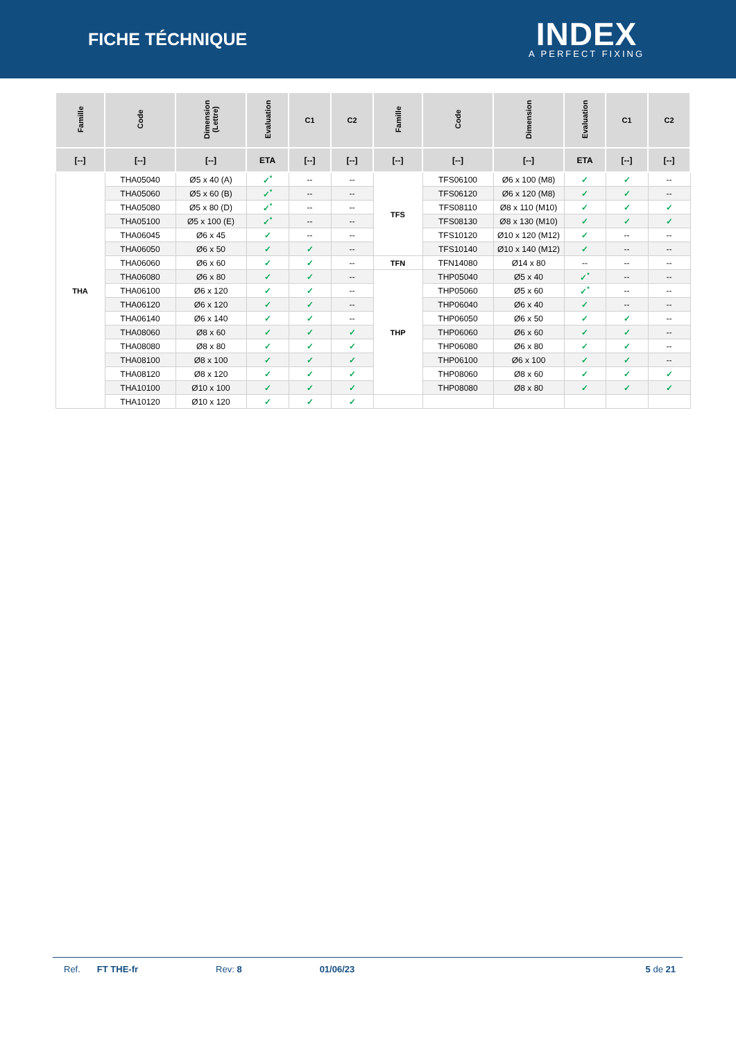FICHE TÉCHNIQUE
INDEX
A PERFECT FIXING
| Famille | Code | Dimension (Lettre) | Evaluation | C1 | C2 | Famille | Code | Dimension | Evaluation | C1 | C2 |
| --- | --- | --- | --- | --- | --- | --- | --- | --- | --- | --- | --- |
| [--] | [--] | [--] | ETA | [--] | [--] | [--] | [--] | [--] | ETA | [--] | [--] |
| THA | THA05040 | Ø5 x 40 (A) | ✓<sup>*</sup> | -- | -- | TFS | TFS06100 | Ø6 x 100 (M8) | ✓ | ✓ | -- |
| | THA05060 | Ø5 x 60 (B) | ✓<sup>*</sup> | -- | -- | | TFS06120 | Ø6 x 120 (M8) | ✓ | ✓ | -- |
| | THA05080 | Ø5 x 80 (D) | ✓<sup>*</sup> | -- | -- | | TFS08110 | Ø8 x 110 (M10) | ✓ | ✓ | ✓ |
| | THA05100 | Ø5 x 100 (E) | ✓<sup>*</sup> | -- | -- | | TFS08130 | Ø8 x 130 (M10) | ✓ | ✓ | ✓ |
| | THA06045 | Ø6 x 45 | ✓ | -- | -- | | TFS10120 | Ø10 x 120 (M12) | ✓ | -- | -- |
| | THA06050 | Ø6 x 50 | ✓ | ✓ | -- | | TFS10140 | Ø10 x 140 (M12) | ✓ | -- | -- |
| | THA06060 | Ø6 x 60 | ✓ | ✓ | -- | TFN | TFN14080 | Ø14 x 80 | -- | -- | -- |
| | THA06080 | Ø6 x 80 | ✓ | ✓ | -- | THP | THP05040 | Ø5 x 40 | ✓<sup>*</sup> | -- | -- |
| | THA06100 | Ø6 x 120 | ✓ | ✓ | -- | | THP05060 | Ø5 x 60 | ✓<sup>*</sup> | -- | -- |
| | THA06120 | Ø6 x 120 | ✓ | ✓ | -- | | THP06040 | Ø6 x 40 | ✓ | -- | -- |
| | THA06140 | Ø6 x 140 | ✓ | ✓ | -- | | THP06050 | Ø6 x 50 | ✓ | ✓ | -- |
| | THA08060 | Ø8 x 60 | ✓ | ✓ | ✓ | | THP06060 | Ø6 x 60 | ✓ | ✓ | -- |
| | THA08080 | Ø8 x 80 | ✓ | ✓ | ✓ | | THP06080 | Ø6 x 80 | ✓ | ✓ | -- |
| | THA08100 | Ø8 x 100 | ✓ | ✓ | ✓ | | THP06100 | Ø6 x 100 | ✓ | ✓ | -- |
| | THA08120 | Ø8 x 120 | ✓ | ✓ | ✓ | | THP08060 | Ø8 x 60 | ✓ | ✓ | ✓ |
| | THA10100 | Ø10 x 100 | ✓ | ✓ | ✓ | | THP08080 | Ø8 x 80 | ✓ | ✓ | ✓ |
| | THA10120 | Ø10 x 120 | ✓ | ✓ | ✓ | | | | | | |
Ref. FT THE-fr Rev: 8 01/06/23 5 de 21